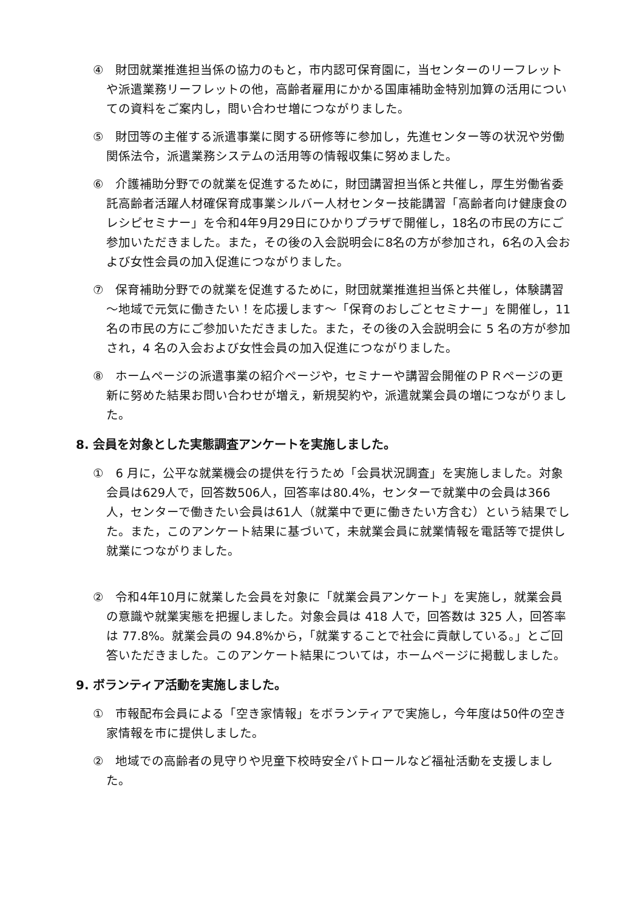④　財団就業推進担当係の協力のもと，市内認可保育園に，当センターのリーフレットや派遣業務リーフレットの他，高齢者雇用にかかる国庫補助金特別加算の活用についての資料をご案内し，問い合わせ増につながりました。
⑤　財団等の主催する派遣事業に関する研修等に参加し，先進センター等の状況や労働関係法令，派遣業務システムの活用等の情報収集に努めました。
⑥　介護補助分野での就業を促進するために，財団講習担当係と共催し，厚生労働省委託高齢者活躍人材確保育成事業シルバー人材センター技能講習「高齢者向け健康食のレシピセミナー」を令和4年9月29日にひかりプラザで開催し，18名の市民の方にご参加いただきました。また，その後の入会説明会に8名の方が参加され，6名の入会および女性会員の加入促進につながりました。
⑦　保育補助分野での就業を促進するために，財団就業推進担当係と共催し，体験講習～地域で元気に働きたい！を応援します～「保育のおしごとセミナー」を開催し，11 名の市民の方にご参加いただきました。また，その後の入会説明会に 5 名の方が参加され，4 名の入会および女性会員の加入促進につながりました。
⑧　ホームページの派遣事業の紹介ページや，セミナーや講習会開催のＰＲページの更新に努めた結果お問い合わせが増え，新規契約や，派遣就業会員の増につながりました。
8. 会員を対象とした実態調査アンケートを実施しました。
①　6 月に，公平な就業機会の提供を行うため「会員状況調査」を実施しました。対象会員は629人で，回答数506人，回答率は80.4%，センターで就業中の会員は366人，センターで働きたい会員は61人（就業中で更に働きたい方含む）という結果でした。また，このアンケート結果に基づいて，未就業会員に就業情報を電話等で提供し就業につながりました。
②　令和4年10月に就業した会員を対象に「就業会員アンケート」を実施し，就業会員の意識や就業実態を把握しました。対象会員は 418 人で，回答数は 325 人，回答率は 77.8%。就業会員の 94.8%から，「就業することで社会に貢献している。」とご回答いただきました。このアンケート結果については，ホームページに掲載しました。
9. ボランティア活動を実施しました。
①　市報配布会員による「空き家情報」をボランティアで実施し，今年度は50件の空き家情報を市に提供しました。
②　地域での高齢者の見守りや児童下校時安全パトロールなど福祉活動を支援しました。